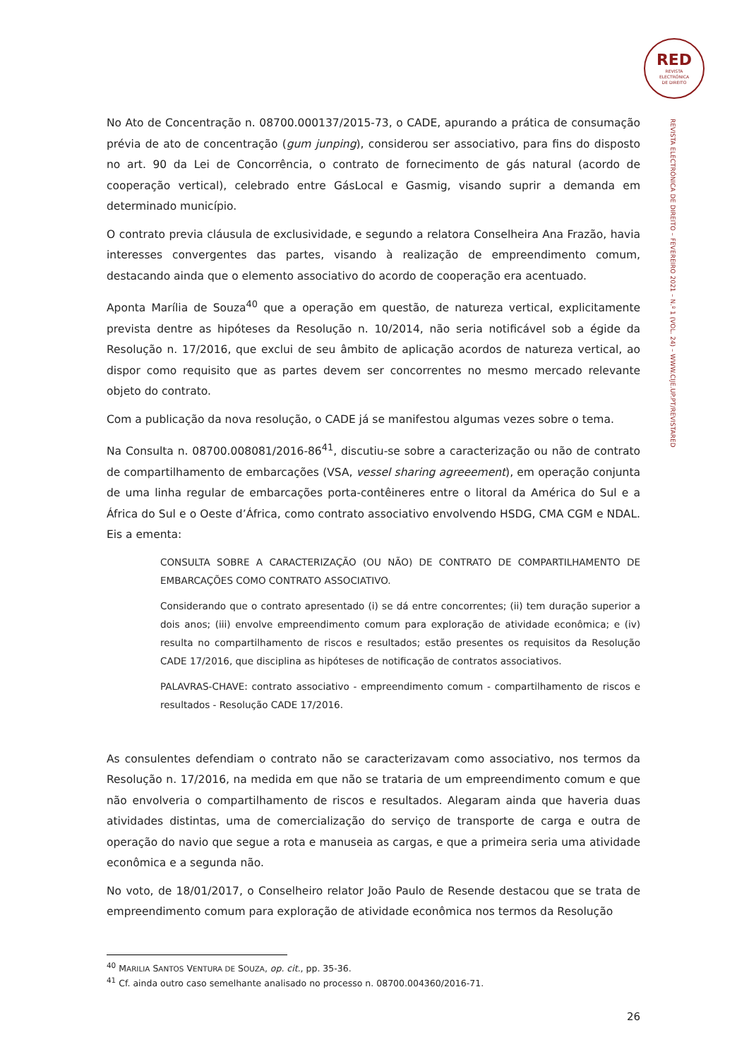RED
REVISTA
ELECTRÓNICA
DE DIREITO
REVISTA ELECTRÓNICA DE DIREITO – FEVEREIRO 2021 – N.º 1 (VOL. 24) – WWW.CIJE.UP.PT/REVISTARED
No Ato de Concentração n. 08700.000137/2015-73, o CADE, apurando a prática de consumação prévia de ato de concentração (gum junping), considerou ser associativo, para fins do disposto no art. 90 da Lei de Concorrência, o contrato de fornecimento de gás natural (acordo de cooperação vertical), celebrado entre GásLocal e Gasmig, visando suprir a demanda em determinado município.
O contrato previa cláusula de exclusividade, e segundo a relatora Conselheira Ana Frazão, havia interesses convergentes das partes, visando à realização de empreendimento comum, destacando ainda que o elemento associativo do acordo de cooperação era acentuado.
Aponta Marília de Souza<sup>40</sup> que a operação em questão, de natureza vertical, explicitamente prevista dentre as hipóteses da Resolução n. 10/2014, não seria notificável sob a égide da Resolução n. 17/2016, que exclui de seu âmbito de aplicação acordos de natureza vertical, ao dispor como requisito que as partes devem ser concorrentes no mesmo mercado relevante objeto do contrato.
Com a publicação da nova resolução, o CADE já se manifestou algumas vezes sobre o tema.
Na Consulta n. 08700.008081/2016-86<sup>41</sup>, discutiu-se sobre a caracterização ou não de contrato de compartilhamento de embarcações (VSA, vessel sharing agreeement), em operação conjunta de uma linha regular de embarcações porta-contêineres entre o litoral da América do Sul e a África do Sul e o Oeste d’África, como contrato associativo envolvendo HSDG, CMA CGM e NDAL. Eis a ementa:
CONSULTA SOBRE A CARACTERIZAÇÃO (OU NÃO) DE CONTRATO DE COMPARTILHAMENTO DE EMBARCAÇÕES COMO CONTRATO ASSOCIATIVO.
Considerando que o contrato apresentado (i) se dá entre concorrentes; (ii) tem duração superior a dois anos; (iii) envolve empreendimento comum para exploração de atividade econômica; e (iv) resulta no compartilhamento de riscos e resultados; estão presentes os requisitos da Resolução CADE 17/2016, que disciplina as hipóteses de notificação de contratos associativos.
PALAVRAS-CHAVE: contrato associativo - empreendimento comum - compartilhamento de riscos e resultados - Resolução CADE 17/2016.
As consulentes defendiam o contrato não se caracterizavam como associativo, nos termos da Resolução n. 17/2016, na medida em que não se trataria de um empreendimento comum e que não envolveria o compartilhamento de riscos e resultados. Alegaram ainda que haveria duas atividades distintas, uma de comercialização do serviço de transporte de carga e outra de operação do navio que segue a rota e manuseia as cargas, e que a primeira seria uma atividade econômica e a segunda não.
No voto, de 18/01/2017, o Conselheiro relator João Paulo de Resende destacou que se trata de empreendimento comum para exploração de atividade econômica nos termos da Resolução
<sup>40</sup> MARILIA SANTOS VENTURA DE SOUZA, op. cit., pp. 35-36.
<sup>41</sup> Cf. ainda outro caso semelhante analisado no processo n. 08700.004360/2016-71.
26